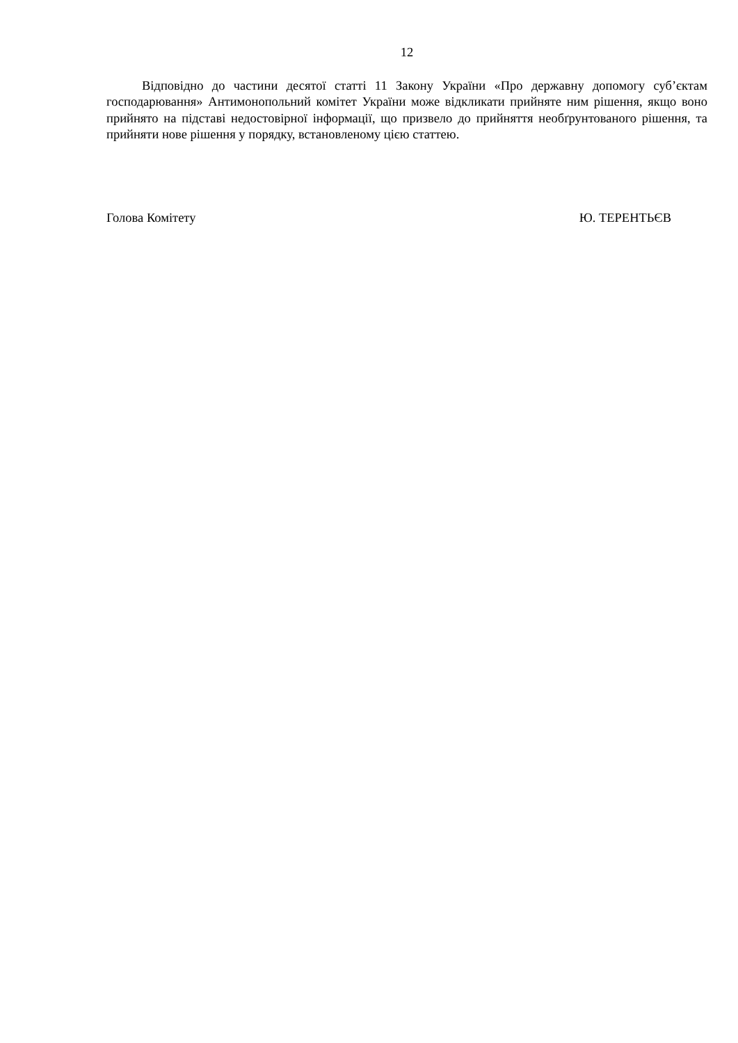12
Відповідно до частини десятої статті 11 Закону України «Про державну допомогу суб’єктам господарювання» Антимонопольний комітет України може відкликати прийняте ним рішення, якщо воно прийнято на підставі недостовірної інформації, що призвело до прийняття необґрунтованого рішення, та прийняти нове рішення у порядку, встановленому цією статтею.
Голова Комітету Ю. ТЕРЕНТЬЄВ